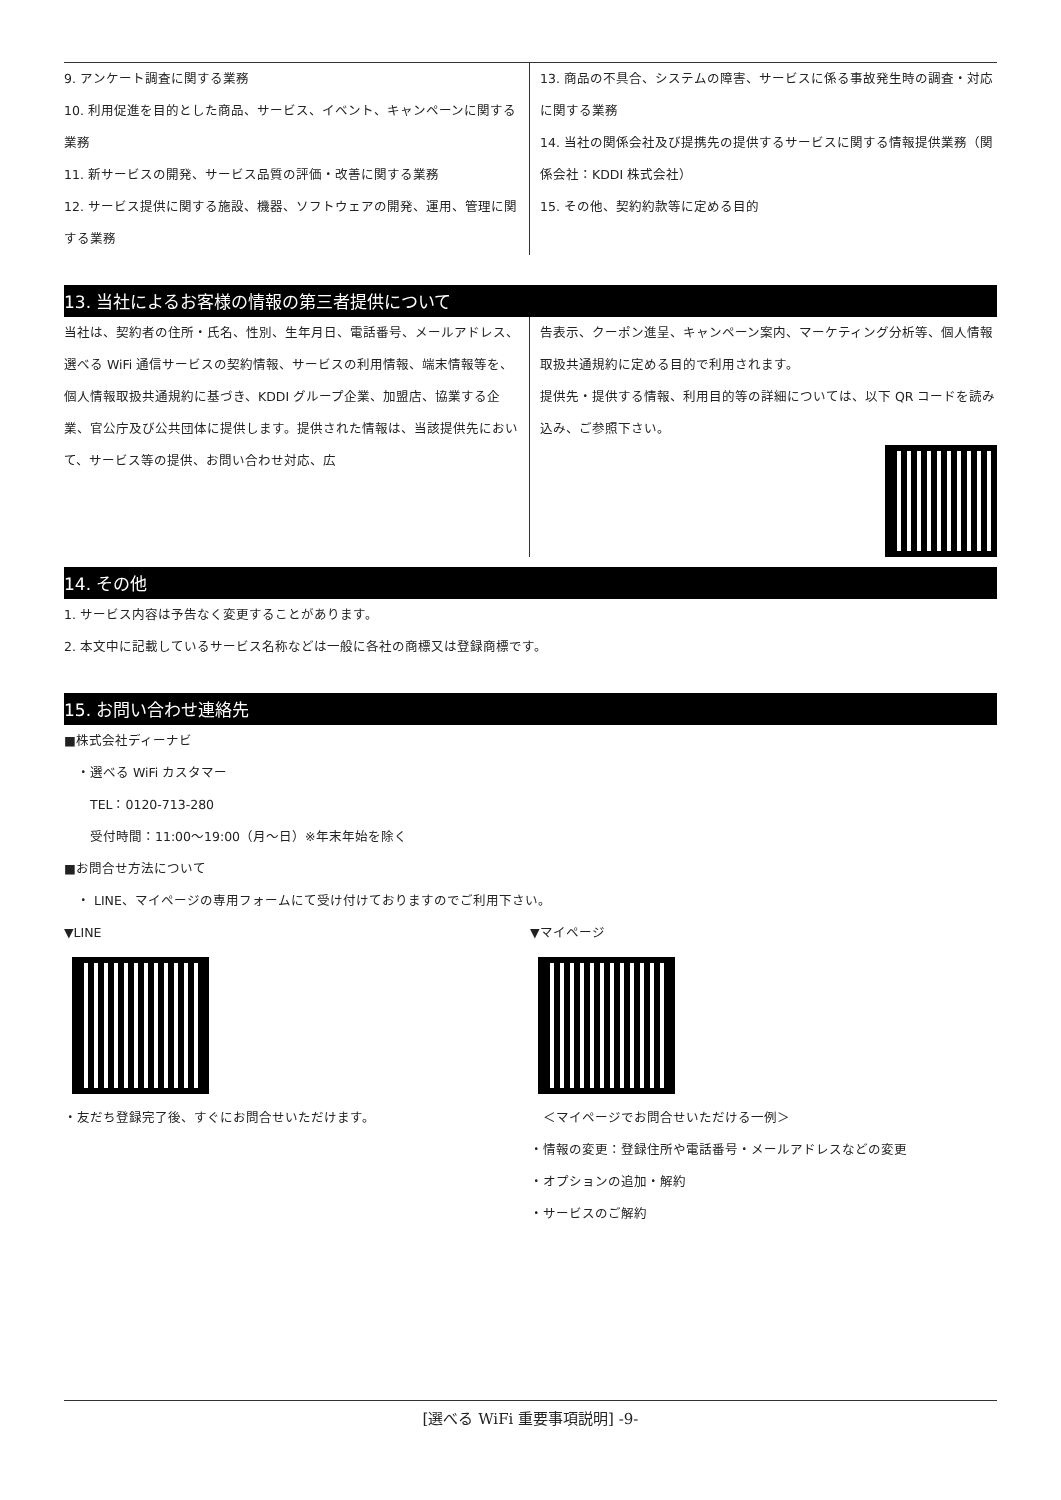9. アンケート調査に関する業務
10. 利用促進を目的とした商品、サービス、イベント、キャンペーンに関する業務
11. 新サービスの開発、サービス品質の評価・改善に関する業務
12. サービス提供に関する施設、機器、ソフトウェアの開発、運用、管理に関する業務
13. 商品の不具合、システムの障害、サービスに係る事故発生時の調査・対応に関する業務
14. 当社の関係会社及び提携先の提供するサービスに関する情報提供業務（関係会社：KDDI 株式会社）
15. その他、契約約款等に定める目的
13. 当社によるお客様の情報の第三者提供について
当社は、契約者の住所・氏名、性別、生年月日、電話番号、メールアドレス、選べる WiFi 通信サービスの契約情報、サービスの利用情報、端末情報等を、個人情報取扱共通規約に基づき、KDDI グループ企業、加盟店、協業する企業、官公庁及び公共団体に提供します。提供された情報は、当該提供先において、サービス等の提供、お問い合わせ対応、広
告表示、クーポン進呈、キャンペーン案内、マーケティング分析等、個人情報取扱共通規約に定める目的で利用されます。
提供先・提供する情報、利用目的等の詳細については、以下 QR コードを読み込み、ご参照下さい。
14. その他
1. サービス内容は予告なく変更することがあります。
2. 本文中に記載しているサービス名称などは一般に各社の商標又は登録商標です。
15. お問い合わせ連絡先
■株式会社ディーナビ
　・選べる WiFi カスタマー
　　TEL：0120-713-280
　　受付時間：11:00～19:00（月～日）※年末年始を除く
■お問合せ方法について
　・ LINE、マイページの専用フォームにて受け付けておりますのでご利用下さい。
▼LINE
・友だち登録完了後、すぐにお問合せいただけます。
▼マイページ
　＜マイページでお問合せいただける一例＞
・情報の変更：登録住所や電話番号・メールアドレスなどの変更
・オプションの追加・解約
・サービスのご解約
[選べる WiFi 重要事項説明] -9-